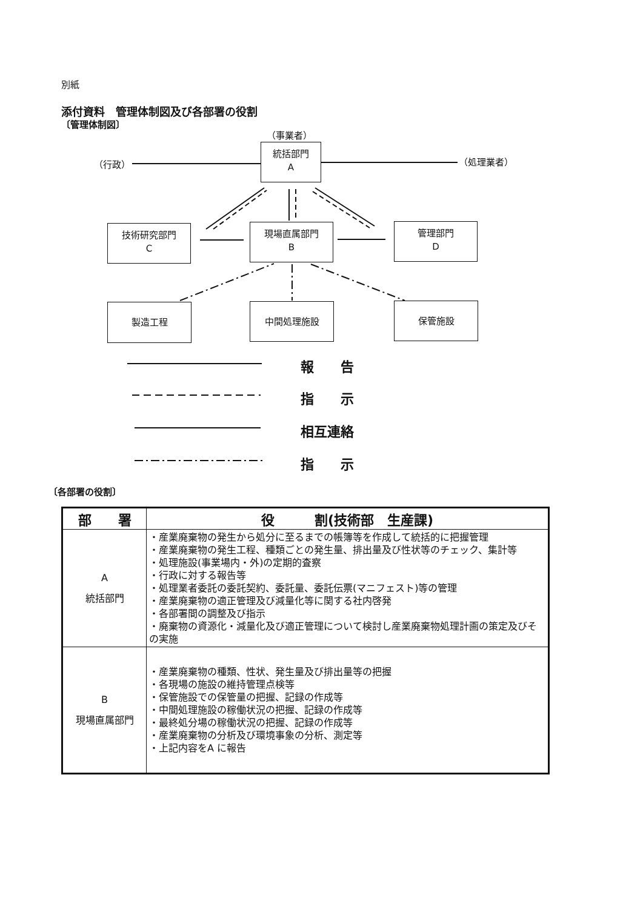別紙
添付資料　管理体制図及び各部署の役割
〔管理体制図〕
（事業者）
統括部門
A
（行政） （処理業者）
技術研究部門
C
現場直属部門
B
管理部門
D
製造工程 中間処理施設 保管施設
報　　告
指　　示
相互連絡
指　　示
〔各部署の役割〕
| 部 署 | 役 割(技術部 生産課) |
| --- | --- |
| A 統括部門 | ・産業廃棄物の発生から処分に至るまでの帳簿等を作成して統括的に把握管理 ・産業廃棄物の発生工程、種類ごとの発生量、排出量及び性状等のチェック、集計等 ・処理施設(事業場内・外)の定期的査察 ・行政に対する報告等 ・処理業者委託の委託契約、委託量、委託伝票(マニフェスト)等の管理 ・産業廃棄物の適正管理及び減量化等に関する社内啓発 ・各部署間の調整及び指示 ・廃棄物の資源化・減量化及び適正管理について検討し産業廃棄物処理計画の策定及びその実施 |
| B 現場直属部門 | ・産業廃棄物の種類、性状、発生量及び排出量等の把握 ・各現場の施設の維持管理点検等 ・保管施設での保管量の把握、記録の作成等 ・中間処理施設の稼働状況の把握、記録の作成等 ・最終処分場の稼働状況の把握、記録の作成等 ・産業廃棄物の分析及び環境事象の分析、測定等 ・上記内容をA に報告 |